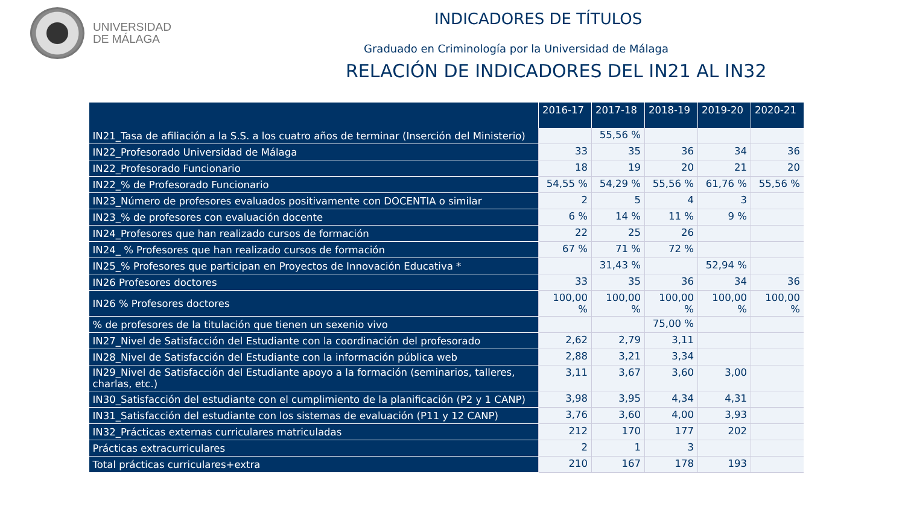UNIVERSIDAD
DE MÁLAGA
INDICADORES DE TÍTULOS
Graduado en Criminología por la Universidad de Málaga
RELACIÓN DE INDICADORES DEL IN21 AL IN32
| | 2016-17 | 2017-18 | 2018-19 | 2019-20 | 2020-21 |
| --- | --- | --- | --- | --- | --- |
| IN21_Tasa de afiliación a la S.S. a los cuatro años de terminar (Inserción del Ministerio) | | 55,56 % | | | |
| IN22_Profesorado Universidad de Málaga | 33 | 35 | 36 | 34 | 36 |
| IN22_Profesorado Funcionario | 18 | 19 | 20 | 21 | 20 |
| IN22_% de Profesorado Funcionario | 54,55 % | 54,29 % | 55,56 % | 61,76 % | 55,56 % |
| IN23_Número de profesores evaluados positivamente con DOCENTIA o similar | 2 | 5 | 4 | 3 | |
| IN23_% de profesores con evaluación docente | 6 % | 14 % | 11 % | 9 % | |
| IN24_Profesores que han realizado cursos de formación | 22 | 25 | 26 | | |
| IN24_ % Profesores que han realizado cursos de formación | 67 % | 71 % | 72 % | | |
| IN25_% Profesores que participan en Proyectos de Innovación Educativa * | | 31,43 % | | 52,94 % | |
| IN26 Profesores doctores | 33 | 35 | 36 | 34 | 36 |
| IN26 % Profesores doctores | 100,00 % | 100,00 % | 100,00 % | 100,00 % | 100,00 % |
| % de profesores de la titulación que tienen un sexenio vivo | | | 75,00 % | | |
| IN27_Nivel de Satisfacción del Estudiante con la coordinación del profesorado | 2,62 | 2,79 | 3,11 | | |
| IN28_Nivel de Satisfacción del Estudiante con la información pública web | 2,88 | 3,21 | 3,34 | | |
| IN29_Nivel de Satisfacción del Estudiante apoyo a la formación (seminarios, talleres, charlas, etc.) | 3,11 | 3,67 | 3,60 | 3,00 | |
| IN30_Satisfacción del estudiante con el cumplimiento de la planificación (P2 y 1 CANP) | 3,98 | 3,95 | 4,34 | 4,31 | |
| IN31_Satisfacción del estudiante con los sistemas de evaluación (P11 y 12 CANP) | 3,76 | 3,60 | 4,00 | 3,93 | |
| IN32_Prácticas externas curriculares matriculadas | 212 | 170 | 177 | 202 | |
| Prácticas extracurriculares | 2 | 1 | 3 | | |
| Total prácticas curriculares+extra | 210 | 167 | 178 | 193 | |